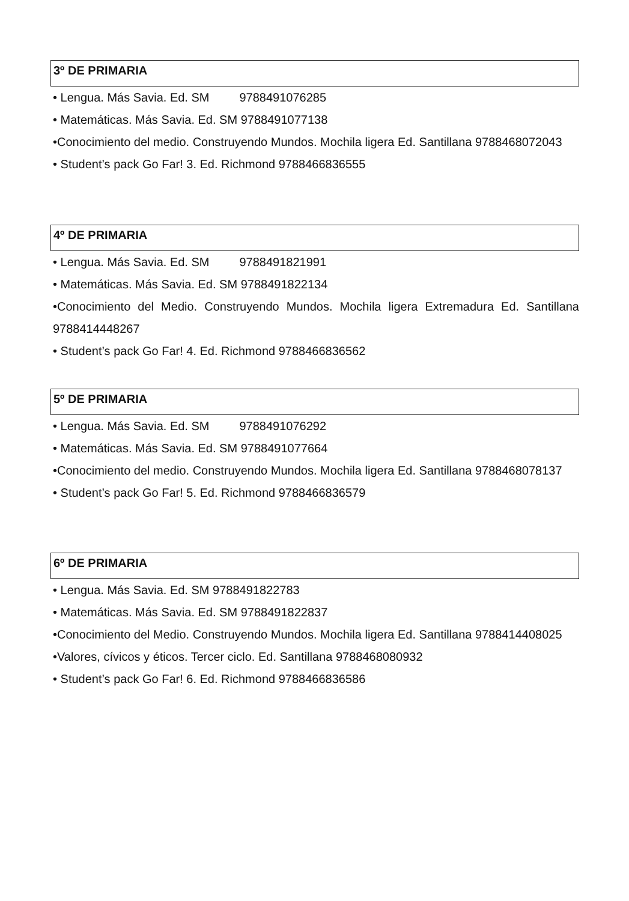3º DE PRIMARIA
• Lengua. Más Savia. Ed. SM 9788491076285
• Matemáticas. Más Savia. Ed. SM 9788491077138
•Conocimiento del medio. Construyendo Mundos. Mochila ligera Ed. Santillana 9788468072043
• Student’s pack Go Far! 3. Ed. Richmond 9788466836555
4º DE PRIMARIA
• Lengua. Más Savia. Ed. SM 9788491821991
• Matemáticas. Más Savia. Ed. SM 9788491822134
•Conocimiento del Medio. Construyendo Mundos. Mochila ligera Extremadura Ed. Santillana 9788414448267
• Student’s pack Go Far! 4. Ed. Richmond 9788466836562
5º DE PRIMARIA
• Lengua. Más Savia. Ed. SM 9788491076292
• Matemáticas. Más Savia. Ed. SM 9788491077664
•Conocimiento del medio. Construyendo Mundos. Mochila ligera Ed. Santillana 9788468078137
• Student’s pack Go Far! 5. Ed. Richmond 9788466836579
6º DE PRIMARIA
• Lengua. Más Savia. Ed. SM 9788491822783
• Matemáticas. Más Savia. Ed. SM 9788491822837
•Conocimiento del Medio. Construyendo Mundos. Mochila ligera Ed. Santillana 9788414408025
•Valores, cívicos y éticos. Tercer ciclo. Ed. Santillana 9788468080932
• Student’s pack Go Far! 6. Ed. Richmond 9788466836586